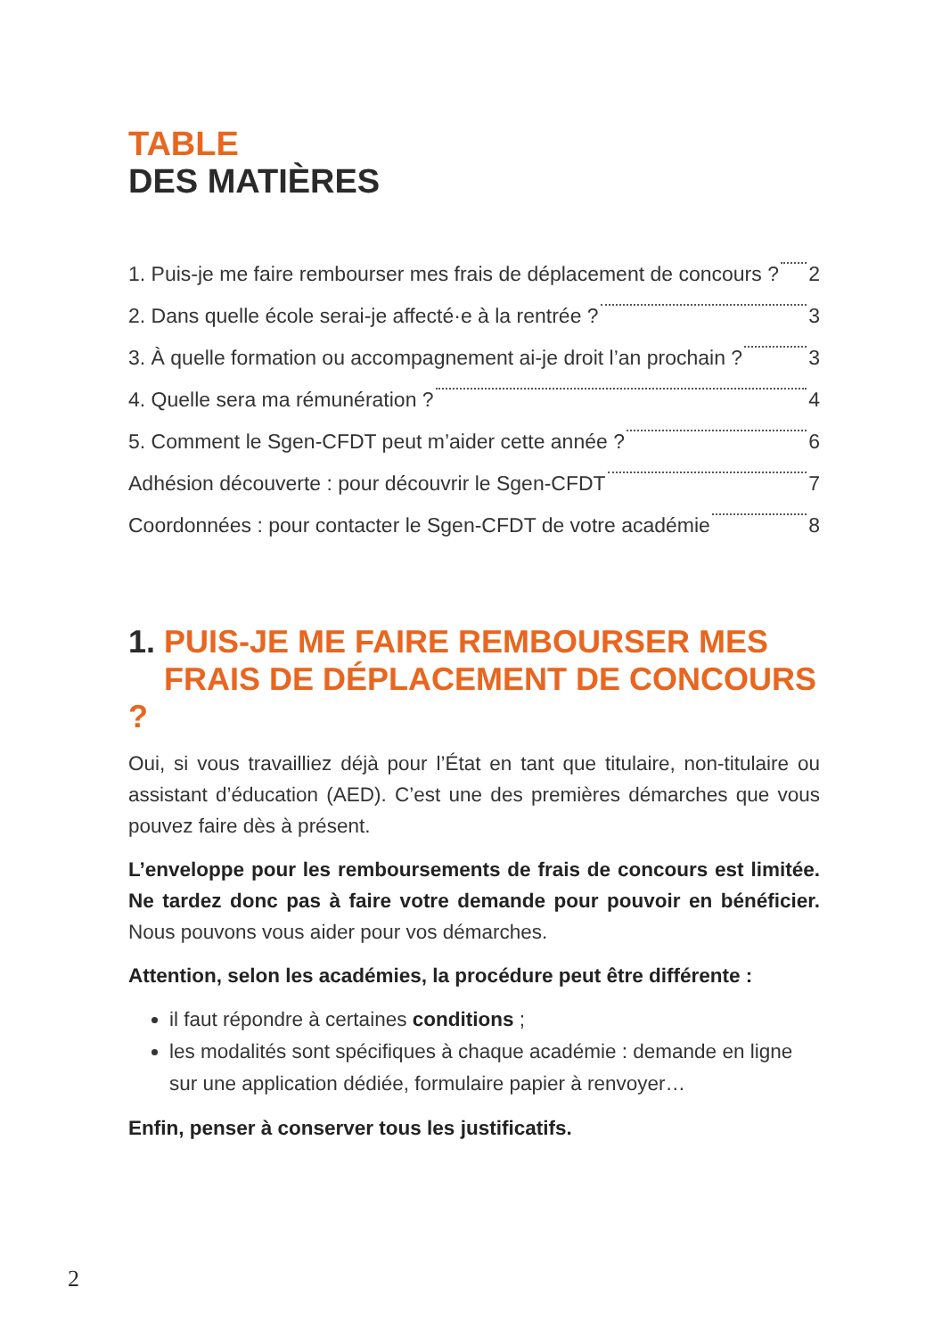TABLE
DES MATIÈRES
1. Puis-je me faire rembourser mes frais de déplacement de concours ? 2
2. Dans quelle école serai-je affecté·e à la rentrée ? 3
3. À quelle formation ou accompagnement ai-je droit l’an prochain ? 3
4. Quelle sera ma rémunération ? 4
5. Comment le Sgen-CFDT peut m’aider cette année ? 6
Adhésion découverte : pour découvrir le Sgen-CFDT 7
Coordonnées : pour contacter le Sgen-CFDT de votre académie 8
1. PUIS-JE ME FAIRE REMBOURSER MES
FRAIS DE DÉPLACEMENT DE CONCOURS ?
Oui, si vous travailliez déjà pour l’État en tant que titulaire, non-titulaire ou assistant d’éducation (AED). C’est une des premières démarches que vous pouvez faire dès à présent.
L’enveloppe pour les remboursements de frais de concours est limitée. Ne tardez donc pas à faire votre demande pour pouvoir en bénéficier. Nous pouvons vous aider pour vos démarches.
Attention, selon les académies, la procédure peut être différente :
il faut répondre à certaines conditions ;
les modalités sont spécifiques à chaque académie : demande en ligne sur une application dédiée, formulaire papier à renvoyer…
Enfin, penser à conserver tous les justificatifs.
2